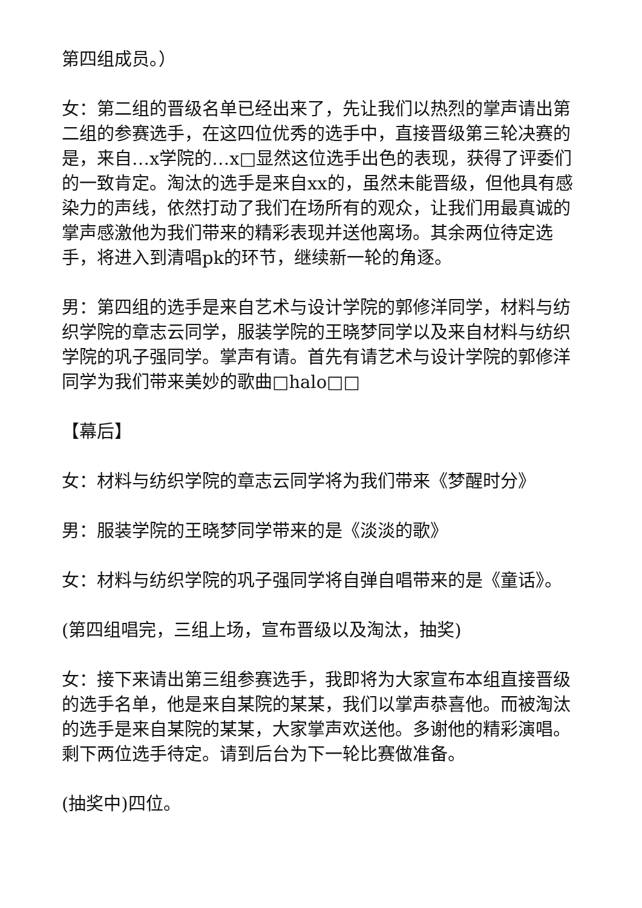第四组成员。）
女：第二组的晋级名单已经出来了，先让我们以热烈的掌声请出第二组的参赛选手，在这四位优秀的选手中，直接晋级第三轮决赛的是，来自…x学院的…x□显然这位选手出色的表现，获得了评委们的一致肯定。淘汰的选手是来自xx的，虽然未能晋级，但他具有感染力的声线，依然打动了我们在场所有的观众，让我们用最真诚的掌声感激他为我们带来的精彩表现并送他离场。其余两位待定选手，将进入到清唱pk的环节，继续新一轮的角逐。
男：第四组的选手是来自艺术与设计学院的郭修洋同学，材料与纺织学院的章志云同学，服装学院的王晓梦同学以及来自材料与纺织学院的巩子强同学。掌声有请。首先有请艺术与设计学院的郭修洋同学为我们带来美妙的歌曲□halo□□
【幕后】
女：材料与纺织学院的章志云同学将为我们带来《梦醒时分》
男：服装学院的王晓梦同学带来的是《淡淡的歌》
女：材料与纺织学院的巩子强同学将自弹自唱带来的是《童话》。
(第四组唱完，三组上场，宣布晋级以及淘汰，抽奖)
女：接下来请出第三组参赛选手，我即将为大家宣布本组直接晋级的选手名单，他是来自某院的某某，我们以掌声恭喜他。而被淘汰的选手是来自某院的某某，大家掌声欢送他。多谢他的精彩演唱。剩下两位选手待定。请到后台为下一轮比赛做准备。
(抽奖中)四位。